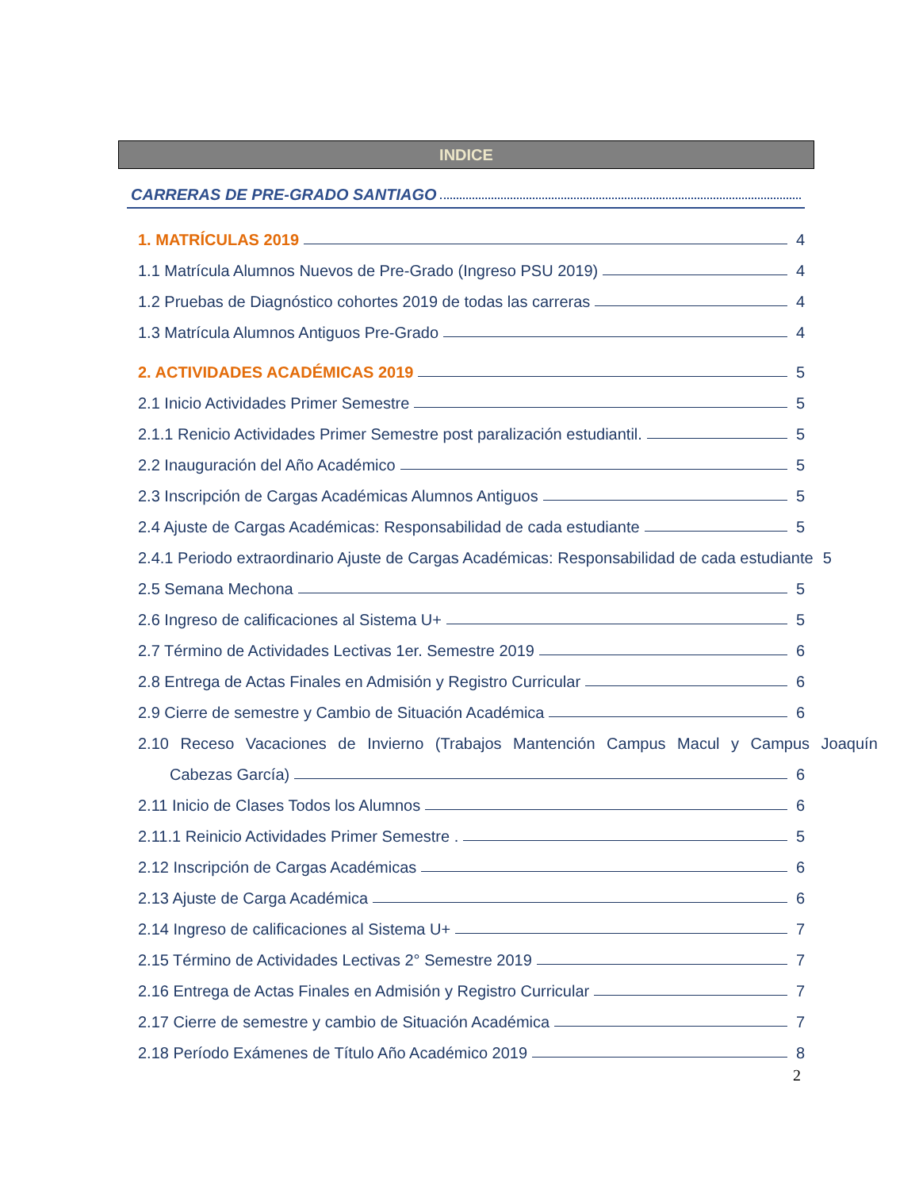INDICE
CARRERAS DE PRE-GRADO SANTIAGO
1. MATRÍCULAS 2019 4
1.1 Matrícula Alumnos Nuevos de Pre-Grado (Ingreso PSU 2019) 4
1.2 Pruebas de Diagnóstico cohortes 2019 de todas las carreras 4
1.3 Matrícula Alumnos Antiguos Pre-Grado 4
2. ACTIVIDADES ACADÉMICAS 2019 5
2.1 Inicio Actividades Primer Semestre 5
2.1.1 Renicio Actividades Primer Semestre post paralización estudiantil. 5
2.2 Inauguración del Año Académico 5
2.3 Inscripción de Cargas Académicas Alumnos Antiguos 5
2.4 Ajuste de Cargas Académicas: Responsabilidad de cada estudiante 5
2.4.1 Periodo extraordinario Ajuste de Cargas Académicas: Responsabilidad de cada estudiante 5
2.5 Semana Mechona 5
2.6 Ingreso de calificaciones al Sistema U+ 5
2.7 Término de Actividades Lectivas 1er. Semestre 2019 6
2.8 Entrega de Actas Finales en Admisión y Registro Curricular 6
2.9 Cierre de semestre y Cambio de Situación Académica 6
2.10 Receso Vacaciones de Invierno (Trabajos Mantención Campus Macul y Campus Joaquín
Cabezas García) 6
2.11 Inicio de Clases Todos los Alumnos 6
2.11.1 Reinicio Actividades Primer Semestre . 5
2.12 Inscripción de Cargas Académicas 6
2.13 Ajuste de Carga Académica 6
2.14 Ingreso de calificaciones al Sistema U+ 7
2.15 Término de Actividades Lectivas 2° Semestre 2019 7
2.16 Entrega de Actas Finales en Admisión y Registro Curricular 7
2.17 Cierre de semestre y cambio de Situación Académica 7
2.18 Período Exámenes de Título Año Académico 2019 8
2